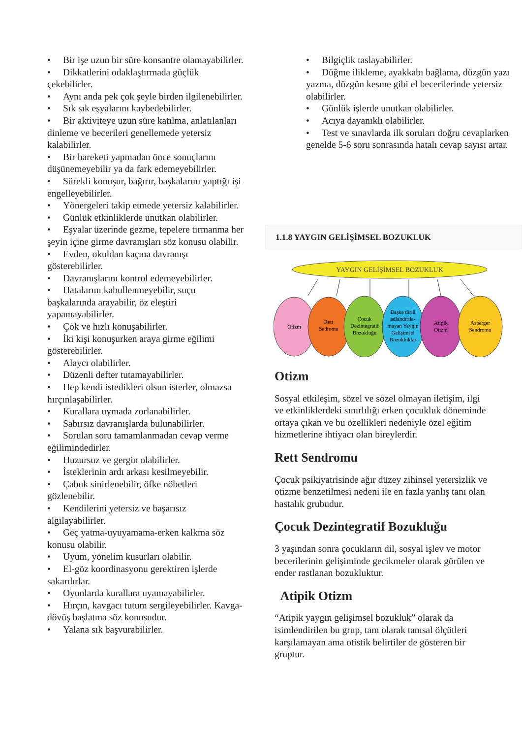• Bir işe uzun bir süre konsantre olamayabilirler.
• Dikkatlerini odaklaştırmada güçlük çekebilirler.
• Aynı anda pek çok şeyle birden ilgilenebilirler.
• Sık sık eşyalarını kaybedebilirler.
• Bir aktiviteye uzun süre katılma, anlatılanları dinleme ve becerileri genellemede yetersiz kalabilirler.
• Bir hareketi yapmadan önce sonuçlarını düşünemeyebilir ya da fark edemeyebilirler.
• Sürekli konuşur, bağırır, başkalarını yaptığı işi engelleyebilirler.
• Yönergeleri takip etmede yetersiz kalabilirler.
• Günlük etkinliklerde unutkan olabilirler.
• Eşyalar üzerinde gezme, tepelere tırmanma her şeyin içine girme davranışları söz konusu olabilir.
• Evden, okuldan kaçma davranışı gösterebilirler.
• Davranışlarını kontrol edemeyebilirler.
• Hatalarını kabullenmeyebilir, suçu başkalarında arayabilir, öz eleştiri yapamayabilirler.
• Çok ve hızlı konuşabilirler.
• İki kişi konuşurken araya girme eğilimi gösterebilirler.
• Alaycı olabilirler.
• Düzenli defter tutamayabilirler.
• Hep kendi istedikleri olsun isterler, olmazsa hırçınlaşabilirler.
• Kurallara uymada zorlanabilirler.
• Sabırsız davranışlarda bulunabilirler.
• Sorulan soru tamamlanmadan cevap verme eğilimindedirler.
• Huzursuz ve gergin olabilirler.
• İsteklerinin ardı arkası kesilmeyebilir.
• Çabuk sinirlenebilir, öfke nöbetleri gözlenebilir.
• Kendilerini yetersiz ve başarısız algılayabilirler.
• Geç yatma-uyuyamama-erken kalkma söz konusu olabilir.
• Uyum, yönelim kusurları olabilir.
• El-göz koordinasyonu gerektiren işlerde sakardırlar.
• Oyunlarda kurallara uyamayabilirler.
• Hırçın, kavgacı tutum sergileyebilirler. Kavga-dövüş başlatma söz konusudur.
• Yalana sık başvurabilirler.
• Bilgiçlik taslayabilirler.
• Düğme ilikleme, ayakkabı bağlama, düzgün yazı yazma, düzgün kesme gibi el becerilerinde yetersiz olabilirler.
• Günlük işlerde unutkan olabilirler.
• Acıya dayanıklı olabilirler.
• Test ve sınavlarda ilk soruları doğru cevaplarken genelde 5-6 soru sonrasında hatalı cevap sayısı artar.
1.1.8 YAYGIN GELİŞİMSEL BOZUKLUK
YAYGIN GELİŞİMSEL BOZUKLUK
Otizm
Rett
Sedromu
Çocuk
Dezintegratif
Bozukluğu
Başka türlü
adlandırıla-
mayan Yaygın
Gelişimsel
Bozukluklar
Atipik
Otizm
Asperger
Sendromu
Otizm
Sosyal etkileşim, sözel ve sözel olmayan iletişim, ilgi ve etkinliklerdeki sınırlılığı erken çocukluk döneminde ortaya çıkan ve bu özellikleri nedeniyle özel eğitim hizmetlerine ihtiyacı olan bireylerdir.
Rett Sendromu
Çocuk psikiyatrisinde ağır düzey zihinsel yetersizlik ve otizme benzetilmesi nedeni ile en fazla yanlış tanı olan hastalık grubudur.
Çocuk Dezintegratif Bozukluğu
3 yaşından sonra çocukların dil, sosyal işlev ve motor becerilerinin gelişiminde gecikmeler olarak görülen ve ender rastlanan bozukluktur.
Atipik Otizm
“Atipik yaygın gelişimsel bozukluk” olarak da isimlendirilen bu grup, tam olarak tanısal ölçütleri karşılamayan ama otistik belirtiler de gösteren bir gruptur.